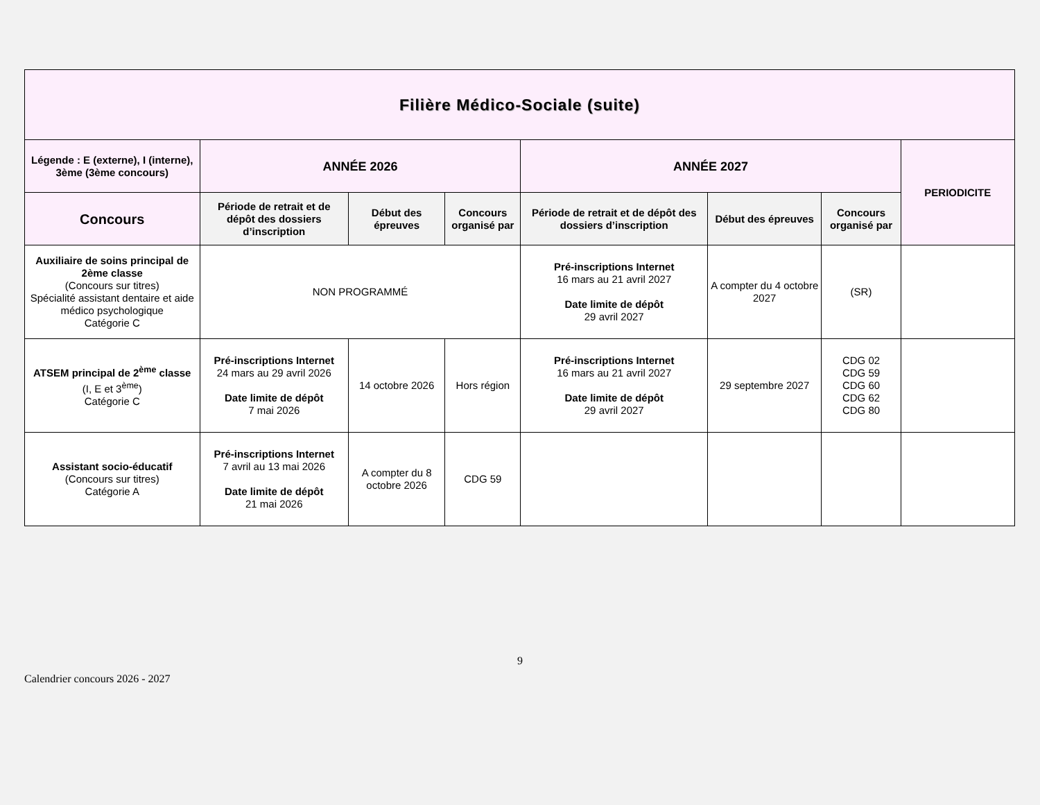| Filière Médico-Sociale (suite) | | | | | | | |
| --- | --- | --- | --- | --- | --- | --- | --- |
| Légende : E (externe), I (interne), 3ème (3ème concours) | ANNÉE 2026 | | | ANNÉE 2027 | | | PERIODICITE |
| Concours | Période de retrait et de dépôt des dossiers d’inscription | Début des épreuves | Concours organisé par | Période de retrait et de dépôt des dossiers d’inscription | Début des épreuves | Concours organisé par | |
| Auxiliaire de soins principal de 2ème classe (Concours sur titres) Spécialité assistant dentaire et aide médico psychologique Catégorie C | NON PROGRAMMÉ | | | Pré-inscriptions Internet 16 mars au 21 avril 2027 Date limite de dépôt 29 avril 2027 | A compter du 4 octobre 2027 | (SR) | |
| ATSEM principal de 2<sup>ème</sup> classe (I, E et 3<sup>ème</sup>) Catégorie C | Pré-inscriptions Internet 24 mars au 29 avril 2026 Date limite de dépôt 7 mai 2026 | 14 octobre 2026 | Hors région | Pré-inscriptions Internet 16 mars au 21 avril 2027 Date limite de dépôt 29 avril 2027 | 29 septembre 2027 | CDG 02 CDG 59 CDG 60 CDG 62 CDG 80 | |
| Assistant socio-éducatif (Concours sur titres) Catégorie A | Pré-inscriptions Internet 7 avril au 13 mai 2026 Date limite de dépôt 21 mai 2026 | A compter du 8 octobre 2026 | CDG 59 | | | | |
9
Calendrier concours 2026 - 2027